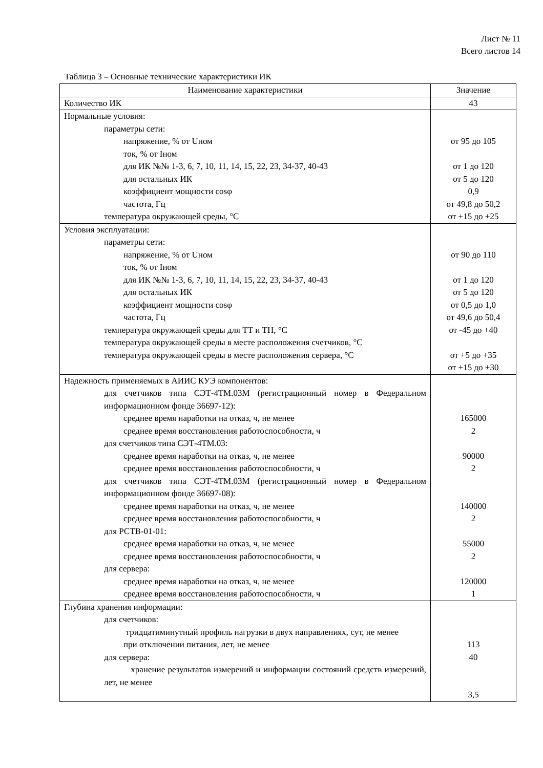Лист № 11
Всего листов 14
Таблица 3 – Основные технические характеристики ИК
| Наименование характеристики | Значение |
| --- | --- |
| Количество ИК | 43 |
| Нормальные условия: параметры сети: напряжение, % от Uном ток, % от Iном для ИК №№ 1-3, 6, 7, 10, 11, 14, 15, 22, 23, 34-37, 40-43 для остальных ИК коэффициент мощности cosφ частота, Гц температура окружающей среды, °С | от 95 до 105 от 1 до 120 от 5 до 120 0,9 от 49,8 до 50,2 от +15 до +25 |
| Условия эксплуатации: параметры сети: напряжение, % от Uном ток, % от Iном для ИК №№ 1-3, 6, 7, 10, 11, 14, 15, 22, 23, 34-37, 40-43 для остальных ИК коэффициент мощности cosφ частота, Гц температура окружающей среды для ТТ и ТН, °С температура окружающей среды в месте расположения счетчиков, °С температура окружающей среды в месте расположения сервера, °С | от 90 до 110 от 1 до 120 от 5 до 120 от 0,5 до 1,0 от 49,6 до 50,4 от -45 до +40 от +5 до +35 от +15 до +30 |
| Надежность применяемых в АИИС КУЭ компонентов: для счетчиков типа СЭТ-4ТМ.03М (регистрационный номер в Федеральном информационном фонде 36697-12): среднее время наработки на отказ, ч, не менее среднее время восстановления работоспособности, ч для счетчиков типа СЭТ-4ТМ.03: среднее время наработки на отказ, ч, не менее среднее время восстановления работоспособности, ч для счетчиков типа СЭТ-4ТМ.03М (регистрационный номер в Федеральном информационном фонде 36697-08): среднее время наработки на отказ, ч, не менее среднее время восстановления работоспособности, ч для РСТВ-01-01: среднее время наработки на отказ, ч, не менее среднее время восстановления работоспособности, ч для сервера: среднее время наработки на отказ, ч, не менее среднее время восстановления работоспособности, ч | 165000 2 90000 2 140000 2 55000 2 120000 1 |
| Глубина хранения информации: для счетчиков: тридцатиминутный профиль нагрузки в двух направлениях, сут, не менее при отключении питания, лет, не менее для сервера: хранение результатов измерений и информации состояний средств измерений, лет, не менее | 113 40 3,5 |